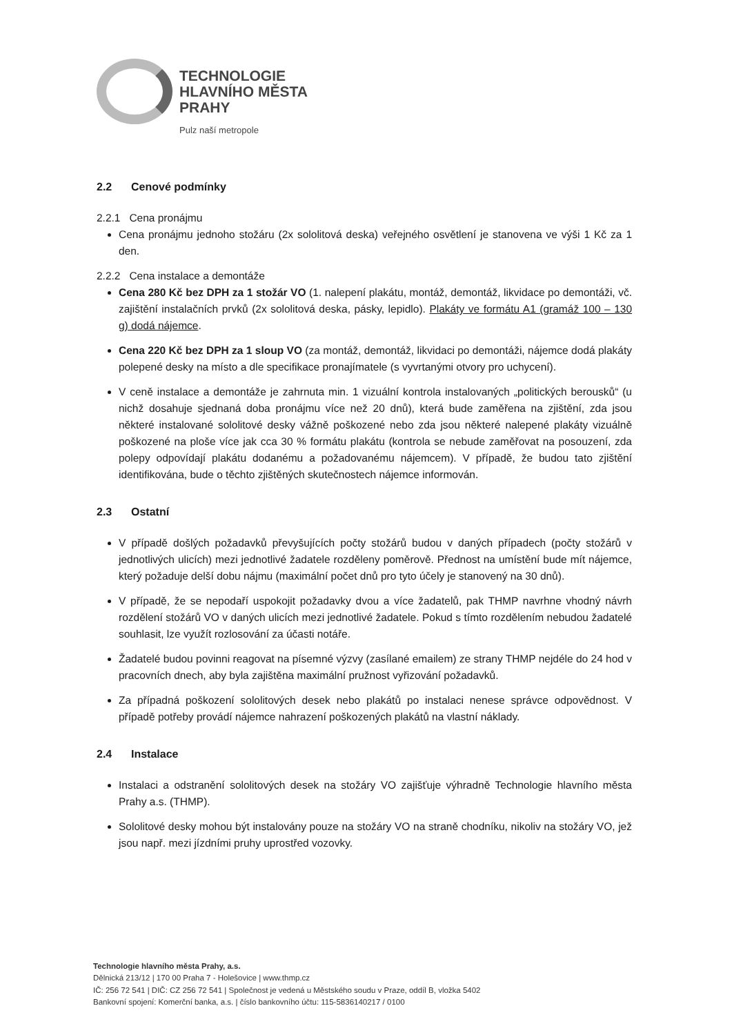TECHNOLOGIE
HLAVNÍHO MĚSTA
PRAHY
Pulz naší metropole
2.2 Cenové podmínky
2.2.1 Cena pronájmu
Cena pronájmu jednoho stožáru (2x sololitová deska) veřejného osvětlení je stanovena ve výši 1 Kč za 1 den.
2.2.2 Cena instalace a demontáže
Cena 280 Kč bez DPH za 1 stožár VO (1. nalepení plakátu, montáž, demontáž, likvidace po demontáži, vč. zajištění instalačních prvků (2x sololitová deska, pásky, lepidlo). Plakáty ve formátu A1 (gramáž 100 – 130 g) dodá nájemce.
Cena 220 Kč bez DPH za 1 sloup VO (za montáž, demontáž, likvidaci po demontáži, nájemce dodá plakáty polepené desky na místo a dle specifikace pronajímatele (s vyvrtanými otvory pro uchycení).
V ceně instalace a demontáže je zahrnuta min. 1 vizuální kontrola instalovaných „politických berousků“ (u nichž dosahuje sjednaná doba pronájmu více než 20 dnů), která bude zaměřena na zjištění, zda jsou některé instalované sololitové desky vážně poškozené nebo zda jsou některé nalepené plakáty vizuálně poškozené na ploše více jak cca 30 % formátu plakátu (kontrola se nebude zaměřovat na posouzení, zda polepy odpovídají plakátu dodanému a požadovanému nájemcem). V případě, že budou tato zjištění identifikována, bude o těchto zjištěných skutečnostech nájemce informován.
2.3 Ostatní
V případě došlých požadavků převyšujících počty stožárů budou v daných případech (počty stožárů v jednotlivých ulicích) mezi jednotlivé žadatele rozděleny poměrově. Přednost na umístění bude mít nájemce, který požaduje delší dobu nájmu (maximální počet dnů pro tyto účely je stanovený na 30 dnů).
V případě, že se nepodaří uspokojit požadavky dvou a více žadatelů, pak THMP navrhne vhodný návrh rozdělení stožárů VO v daných ulicích mezi jednotlivé žadatele. Pokud s tímto rozdělením nebudou žadatelé souhlasit, lze využít rozlosování za účasti notáře.
Žadatelé budou povinni reagovat na písemné výzvy (zasílané emailem) ze strany THMP nejdéle do 24 hod v pracovních dnech, aby byla zajištěna maximální pružnost vyřizování požadavků.
Za případná poškození sololitových desek nebo plakátů po instalaci nenese správce odpovědnost. V případě potřeby provádí nájemce nahrazení poškozených plakátů na vlastní náklady.
2.4 Instalace
Instalaci a odstranění sololitových desek na stožáry VO zajišťuje výhradně Technologie hlavního města Prahy a.s. (THMP).
Sololitové desky mohou být instalovány pouze na stožáry VO na straně chodníku, nikoliv na stožáry VO, jež jsou např. mezi jízdními pruhy uprostřed vozovky.
Technologie hlavního města Prahy, a.s.
Dělnická 213/12 | 170 00 Praha 7 - Holešovice | www.thmp.cz
IČ: 256 72 541 | DIČ: CZ 256 72 541 | Společnost je vedená u Městského soudu v Praze, oddíl B, vložka 5402
Bankovní spojení: Komerční banka, a.s. | číslo bankovního účtu: 115-5836140217 / 0100